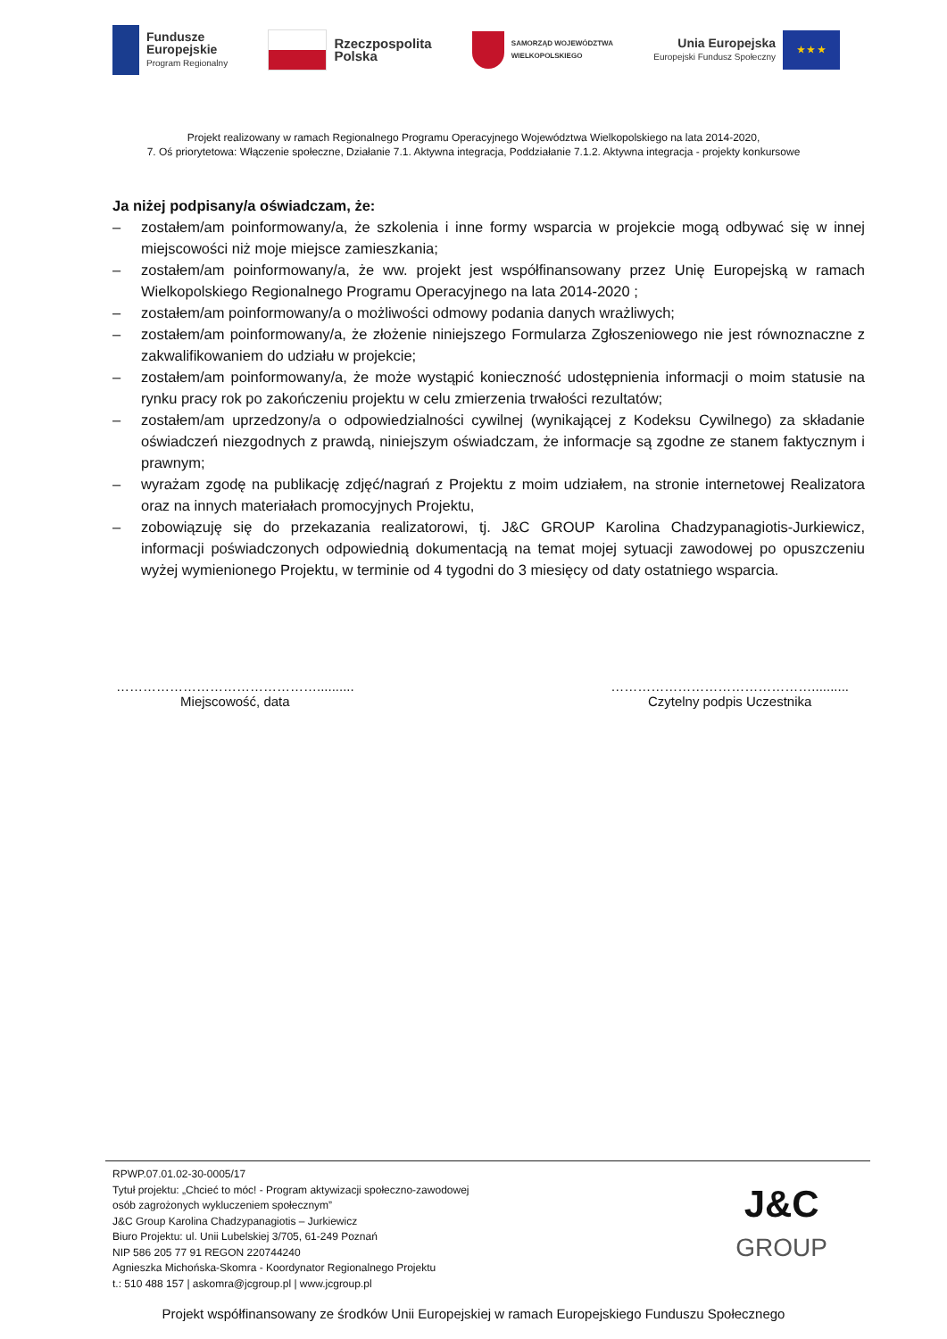Fundusze
Europejskie
Program Regionalny
Rzeczpospolita
Polska
SAMORZĄD WOJEWÓDZTWA
WIELKOPOLSKIEGO
Unia Europejska
Europejski Fundusz Społeczny
★ ★ ★
Projekt realizowany w ramach Regionalnego Programu Operacyjnego Województwa Wielkopolskiego na lata 2014-2020,
7. Oś priorytetowa: Włączenie społeczne, Działanie 7.1. Aktywna integracja, Poddziałanie 7.1.2. Aktywna integracja - projekty konkursowe
Ja niżej podpisany/a oświadczam, że:
– zostałem/am poinformowany/a, że szkolenia i inne formy wsparcia w projekcie mogą odbywać się w innej miejscowości niż moje miejsce zamieszkania;
– zostałem/am poinformowany/a, że ww. projekt jest współfinansowany przez Unię Europejską w ramach Wielkopolskiego Regionalnego Programu Operacyjnego na lata 2014-2020 ;
– zostałem/am poinformowany/a o możliwości odmowy podania danych wrażliwych;
– zostałem/am poinformowany/a, że złożenie niniejszego Formularza Zgłoszeniowego nie jest równoznaczne z zakwalifikowaniem do udziału w projekcie;
– zostałem/am poinformowany/a, że może wystąpić konieczność udostępnienia informacji o moim statusie na rynku pracy rok po zakończeniu projektu w celu zmierzenia trwałości rezultatów;
– zostałem/am uprzedzony/a o odpowiedzialności cywilnej (wynikającej z Kodeksu Cywilnego) za składanie oświadczeń niezgodnych z prawdą, niniejszym oświadczam, że informacje są zgodne ze stanem faktycznym i prawnym;
– wyrażam zgodę na publikację zdjęć/nagrań z Projektu z moim udziałem, na stronie internetowej Realizatora oraz na innych materiałach promocyjnych Projektu,
– zobowiązuję się do przekazania realizatorowi, tj. J&C GROUP Karolina Chadzypanagiotis-Jurkiewicz, informacji poświadczonych odpowiednią dokumentacją na temat mojej sytuacji zawodowej po opuszczeniu wyżej wymienionego Projektu, w terminie od 4 tygodni do 3 miesięcy od daty ostatniego wsparcia.
………………………………………..........
Miejscowość, data
………………………………………..........
Czytelny podpis Uczestnika
RPWP.07.01.02-30-0005/17
Tytuł projektu: „Chcieć to móc! - Program aktywizacji społeczno-zawodowej
osób zagrożonych wykluczeniem społecznym”
J&C Group Karolina Chadzypanagiotis – Jurkiewicz
Biuro Projektu: ul. Unii Lubelskiej 3/705, 61-249 Poznań
NIP 586 205 77 91 REGON 220744240
Agnieszka Michońska-Skomra - Koordynator Regionalnego Projektu
t.: 510 488 157 | askomra@jcgroup.pl | www.jcgroup.pl
J&C
GROUP
Projekt współfinansowany ze środków Unii Europejskiej w ramach Europejskiego Funduszu Społecznego